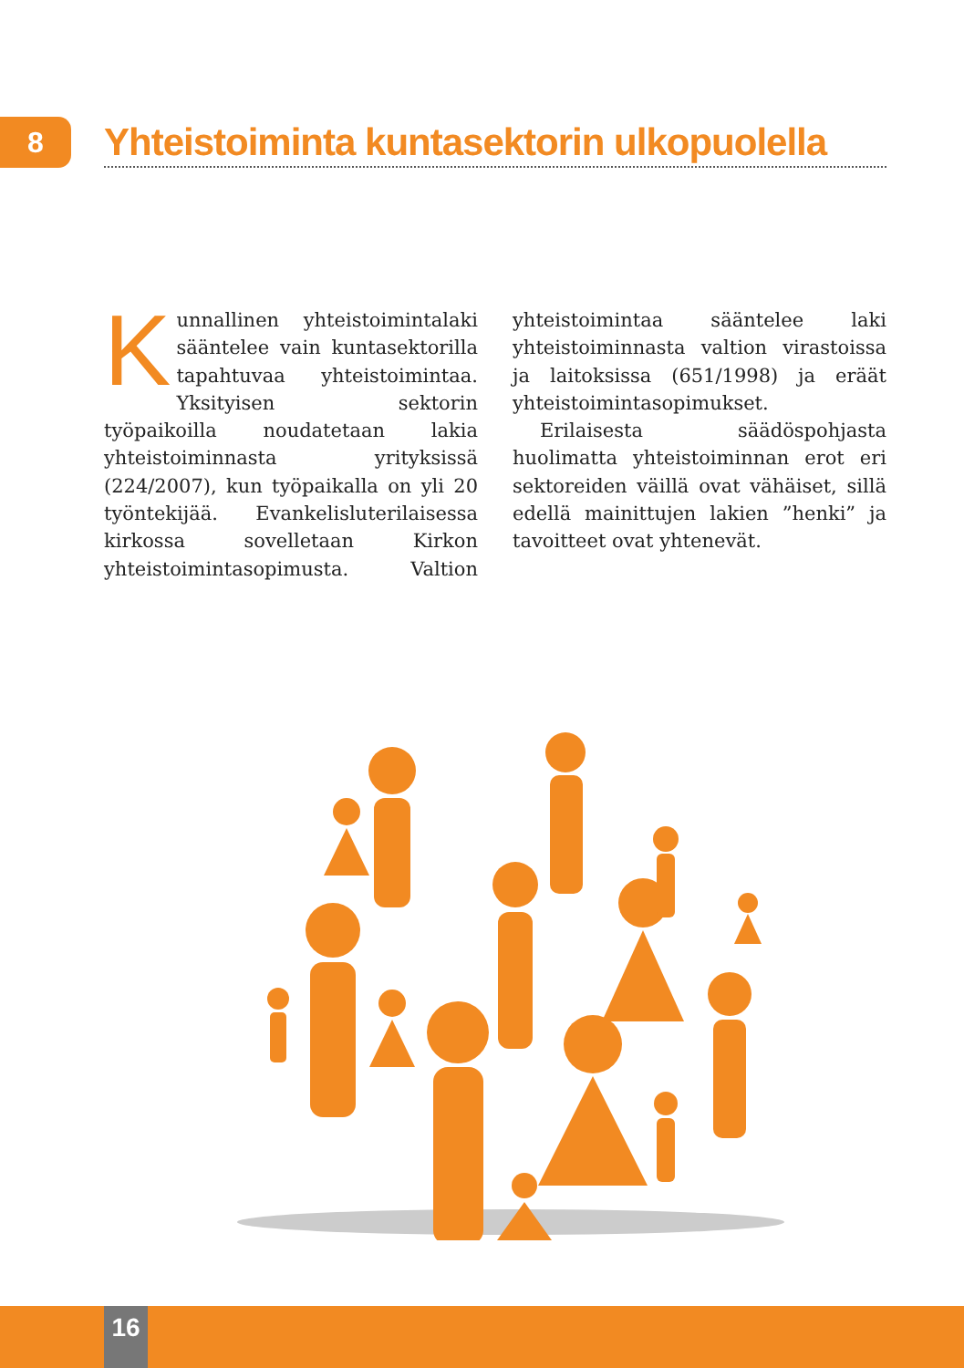8
Yhteistoiminta kuntasektorin ulkopuolella
Kunnallinen yhteistoimintalaki sääntelee vain kuntasektorilla tapahtuvaa yhteistoimintaa. Yksityisen sektorin työpaikoilla noudatetaan lakia yhteistoiminnasta yrityksissä (224/2007), kun työpaikalla on yli 20 työntekijää. Evankelisluterilaisessa kirkossa sovelletaan Kirkon yhteistoimintasopimusta. Valtion yhteistoimintaa sääntelee laki yhteistoiminnasta valtion virastoissa ja laitoksissa (651/1998) ja eräät yhteistoimintasopimukset.
Erilaisesta säädöspohjasta huolimatta yhteistoiminnan erot eri sektoreiden väillä ovat vähäiset, sillä edellä mainittujen lakien ”henki” ja tavoitteet ovat yhtenevät.
16